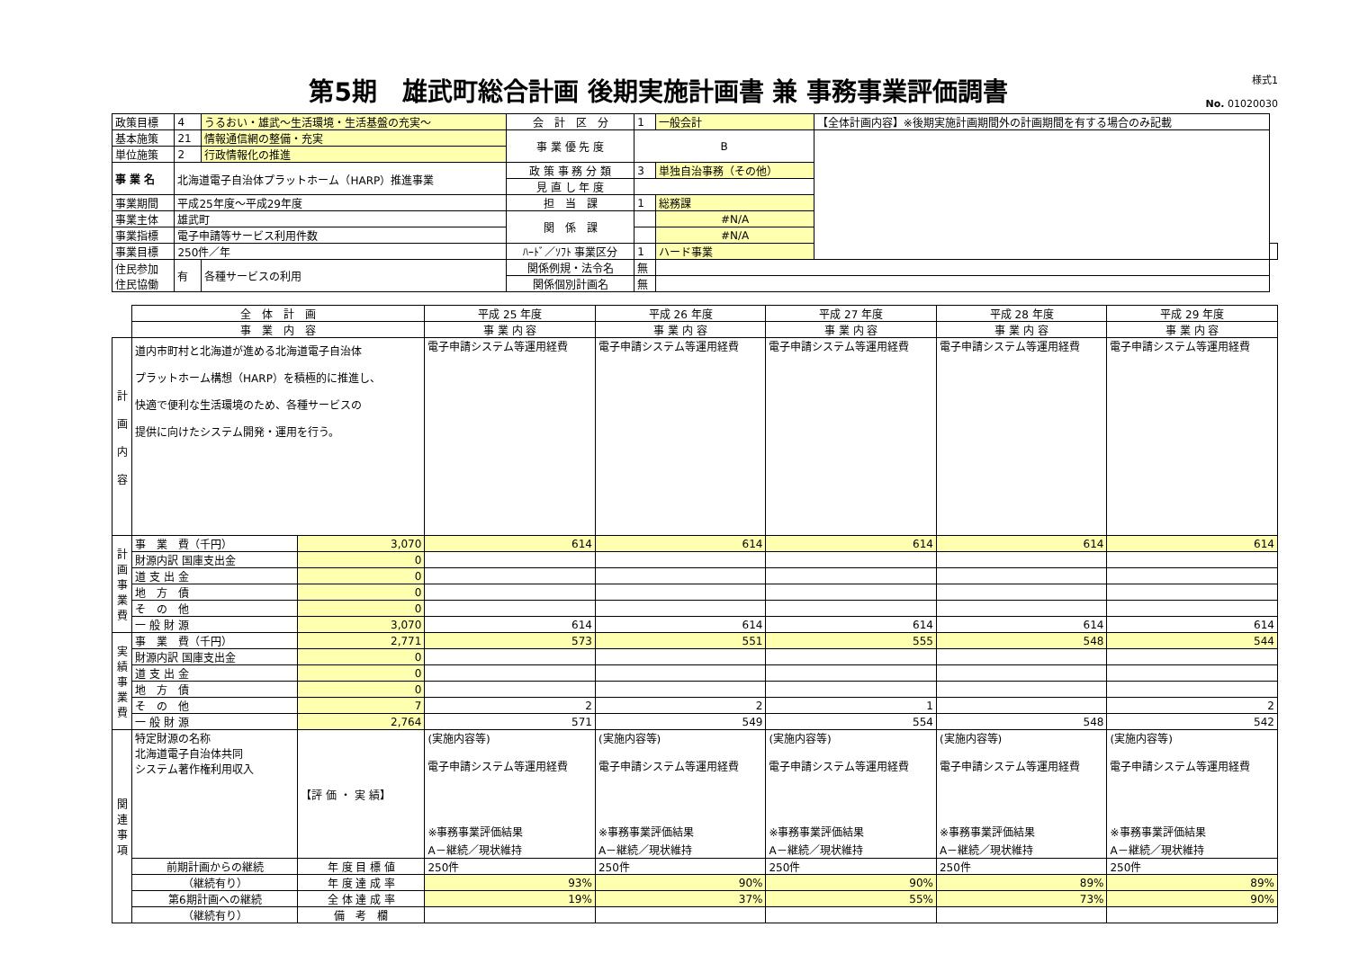第5期　雄武町総合計画 後期実施計画書 兼 事務事業評価調書
様式1
No. 01020030
| 政策目標 | 4 | うるおい・雄武～生活環境・生活基盤の充実～ | 会 計 区 分 | 1 | 一般会計 | 【全体計画内容】※後期実施計画期間外の計画期間を有する場合のみ記載 | |
| 基本施策 | 21 | 情報通信網の整備・充実 | 事 業 優 先 度 | B | | | |
| 単位施策 | 2 | 行政情報化の推進 | | | | | |
| 事 業 名 | 北海道電子自治体プラットホーム（HARP）推進事業 | | 政 策 事 務 分 類 | 3 | 単独自治事務（その他） | | |
| | | | 見 直 し 年 度 | | | | |
| 事業期間 | 平成25年度～平成29年度 | | 担 当 課 | 1 | 総務課 | | |
| 事業主体 | 雄武町 | | 関 係 課 | | #N/A | | |
| 事業指標 | 電子申請等サービス利用件数 | | | | #N/A | | |
| 事業目標 | 250件／年 | | ﾊｰﾄﾞ／ｿﾌﾄ 事業区分 | 1 | ハード事業 | | |
| 住民参加 住民協働 | 有 | 各種サービスの利用 | 関係例規・法令名 | 無 | | | |
| | | | 関係個別計画名 | 無 | | | |
| | 全 体 計 画 | | 平成 25 年度 | 平成 26 年度 | 平成 27 年度 | 平成 28 年度 | 平成 29 年度 |
| | 事 業 内 容 | | 事 業 内 容 | 事 業 内 容 | 事 業 内 容 | 事 業 内 容 | 事 業 内 容 |
| 計 画 内 容 | 道内市町村と北海道が進める北海道電子自治体 プラットホーム構想（HARP）を積極的に推進し、 快適で便利な生活環境のため、各種サービスの 提供に向けたシステム開発・運用を行う。 | | 電子申請システム等運用経費 | 電子申請システム等運用経費 | 電子申請システム等運用経費 | 電子申請システム等運用経費 | 電子申請システム等運用経費 |
| 計 画 事 業 費 | 事 業 費（千円） | 3,070 | 614 | 614 | 614 | 614 | 614 |
| | 財源内訳 国庫支出金 | 0 | | | | | |
| | 道 支 出 金 | 0 | | | | | |
| | 地 方 債 | 0 | | | | | |
| | そ の 他 | 0 | | | | | |
| | 一 般 財 源 | 3,070 | 614 | 614 | 614 | 614 | 614 |
| 実 績 事 業 費 | 事 業 費（千円） | 2,771 | 573 | 551 | 555 | 548 | 544 |
| | 財源内訳 国庫支出金 | 0 | | | | | |
| | 道 支 出 金 | 0 | | | | | |
| | 地 方 債 | 0 | | | | | |
| | そ の 他 | 7 | 2 | 2 | 1 | | 2 |
| | 一 般 財 源 | 2,764 | 571 | 549 | 554 | 548 | 542 |
| 関 連 事 項 | 特定財源の名称 北海道電子自治体共同 システム著作権利用収入 | 【評 価 ・ 実 績】 | (実施内容等) 電子申請システム等運用経費 ※事務事業評価結果 A－継続／現状維持 | (実施内容等) 電子申請システム等運用経費 ※事務事業評価結果 A－継続／現状維持 | (実施内容等) 電子申請システム等運用経費 ※事務事業評価結果 A－継続／現状維持 | (実施内容等) 電子申請システム等運用経費 ※事務事業評価結果 A－継続／現状維持 | (実施内容等) 電子申請システム等運用経費 ※事務事業評価結果 A－継続／現状維持 |
| | 前期計画からの継続 | 年 度 目 標 値 | 250件 | 250件 | 250件 | 250件 | 250件 |
| | （継続有り） | 年 度 達 成 率 | 93% | 90% | 90% | 89% | 89% |
| | 第6期計画への継続 | 全 体 達 成 率 | 19% | 37% | 55% | 73% | 90% |
| | （継続有り） | 備 考 欄 | | | | | |